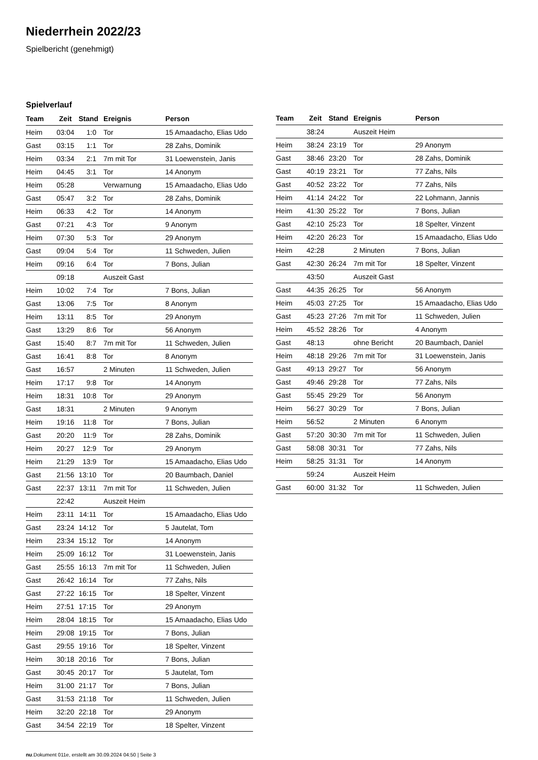Niederrhein 2022/23
Spielbericht (genehmigt)
Spielverlauf
| Team | Zeit | Stand | Ereignis | Person |
| --- | --- | --- | --- | --- |
| Heim | 03:04 | 1:0 | Tor | 15 Amaadacho, Elias Udo |
| Gast | 03:15 | 1:1 | Tor | 28 Zahs, Dominik |
| Heim | 03:34 | 2:1 | 7m mit Tor | 31 Loewenstein, Janis |
| Heim | 04:45 | 3:1 | Tor | 14 Anonym |
| Heim | 05:28 | | Verwarnung | 15 Amaadacho, Elias Udo |
| Gast | 05:47 | 3:2 | Tor | 28 Zahs, Dominik |
| Heim | 06:33 | 4:2 | Tor | 14 Anonym |
| Gast | 07:21 | 4:3 | Tor | 9 Anonym |
| Heim | 07:30 | 5:3 | Tor | 29 Anonym |
| Gast | 09:04 | 5:4 | Tor | 11 Schweden, Julien |
| Heim | 09:16 | 6:4 | Tor | 7 Bons, Julian |
| | 09:18 | | Auszeit Gast | |
| Heim | 10:02 | 7:4 | Tor | 7 Bons, Julian |
| Gast | 13:06 | 7:5 | Tor | 8 Anonym |
| Heim | 13:11 | 8:5 | Tor | 29 Anonym |
| Gast | 13:29 | 8:6 | Tor | 56 Anonym |
| Gast | 15:40 | 8:7 | 7m mit Tor | 11 Schweden, Julien |
| Gast | 16:41 | 8:8 | Tor | 8 Anonym |
| Gast | 16:57 | | 2 Minuten | 11 Schweden, Julien |
| Heim | 17:17 | 9:8 | Tor | 14 Anonym |
| Heim | 18:31 | 10:8 | Tor | 29 Anonym |
| Gast | 18:31 | | 2 Minuten | 9 Anonym |
| Heim | 19:16 | 11:8 | Tor | 7 Bons, Julian |
| Gast | 20:20 | 11:9 | Tor | 28 Zahs, Dominik |
| Heim | 20:27 | 12:9 | Tor | 29 Anonym |
| Heim | 21:29 | 13:9 | Tor | 15 Amaadacho, Elias Udo |
| Gast | 21:56 | 13:10 | Tor | 20 Baumbach, Daniel |
| Gast | 22:37 | 13:11 | 7m mit Tor | 11 Schweden, Julien |
| | 22:42 | | Auszeit Heim | |
| Heim | 23:11 | 14:11 | Tor | 15 Amaadacho, Elias Udo |
| Gast | 23:24 | 14:12 | Tor | 5 Jautelat, Tom |
| Heim | 23:34 | 15:12 | Tor | 14 Anonym |
| Heim | 25:09 | 16:12 | Tor | 31 Loewenstein, Janis |
| Gast | 25:55 | 16:13 | 7m mit Tor | 11 Schweden, Julien |
| Gast | 26:42 | 16:14 | Tor | 77 Zahs, Nils |
| Gast | 27:22 | 16:15 | Tor | 18 Spelter, Vinzent |
| Heim | 27:51 | 17:15 | Tor | 29 Anonym |
| Heim | 28:04 | 18:15 | Tor | 15 Amaadacho, Elias Udo |
| Heim | 29:08 | 19:15 | Tor | 7 Bons, Julian |
| Gast | 29:55 | 19:16 | Tor | 18 Spelter, Vinzent |
| Heim | 30:18 | 20:16 | Tor | 7 Bons, Julian |
| Gast | 30:45 | 20:17 | Tor | 5 Jautelat, Tom |
| Heim | 31:00 | 21:17 | Tor | 7 Bons, Julian |
| Gast | 31:53 | 21:18 | Tor | 11 Schweden, Julien |
| Heim | 32:20 | 22:18 | Tor | 29 Anonym |
| Gast | 34:54 | 22:19 | Tor | 18 Spelter, Vinzent |
| Team | Zeit | Stand | Ereignis | Person |
| --- | --- | --- | --- | --- |
| | 38:24 | | Auszeit Heim | |
| Heim | 38:24 | 23:19 | Tor | 29 Anonym |
| Gast | 38:46 | 23:20 | Tor | 28 Zahs, Dominik |
| Gast | 40:19 | 23:21 | Tor | 77 Zahs, Nils |
| Gast | 40:52 | 23:22 | Tor | 77 Zahs, Nils |
| Heim | 41:14 | 24:22 | Tor | 22 Lohmann, Jannis |
| Heim | 41:30 | 25:22 | Tor | 7 Bons, Julian |
| Gast | 42:10 | 25:23 | Tor | 18 Spelter, Vinzent |
| Heim | 42:20 | 26:23 | Tor | 15 Amaadacho, Elias Udo |
| Heim | 42:28 | | 2 Minuten | 7 Bons, Julian |
| Gast | 42:30 | 26:24 | 7m mit Tor | 18 Spelter, Vinzent |
| | 43:50 | | Auszeit Gast | |
| Gast | 44:35 | 26:25 | Tor | 56 Anonym |
| Heim | 45:03 | 27:25 | Tor | 15 Amaadacho, Elias Udo |
| Gast | 45:23 | 27:26 | 7m mit Tor | 11 Schweden, Julien |
| Heim | 45:52 | 28:26 | Tor | 4 Anonym |
| Gast | 48:13 | | ohne Bericht | 20 Baumbach, Daniel |
| Heim | 48:18 | 29:26 | 7m mit Tor | 31 Loewenstein, Janis |
| Gast | 49:13 | 29:27 | Tor | 56 Anonym |
| Gast | 49:46 | 29:28 | Tor | 77 Zahs, Nils |
| Gast | 55:45 | 29:29 | Tor | 56 Anonym |
| Heim | 56:27 | 30:29 | Tor | 7 Bons, Julian |
| Heim | 56:52 | | 2 Minuten | 6 Anonym |
| Gast | 57:20 | 30:30 | 7m mit Tor | 11 Schweden, Julien |
| Gast | 58:08 | 30:31 | Tor | 77 Zahs, Nils |
| Heim | 58:25 | 31:31 | Tor | 14 Anonym |
| | 59:24 | | Auszeit Heim | |
| Gast | 60:00 | 31:32 | Tor | 11 Schweden, Julien |
nu.Dokument 011e, erstellt am 30.09.2024 04:50 | Seite 3